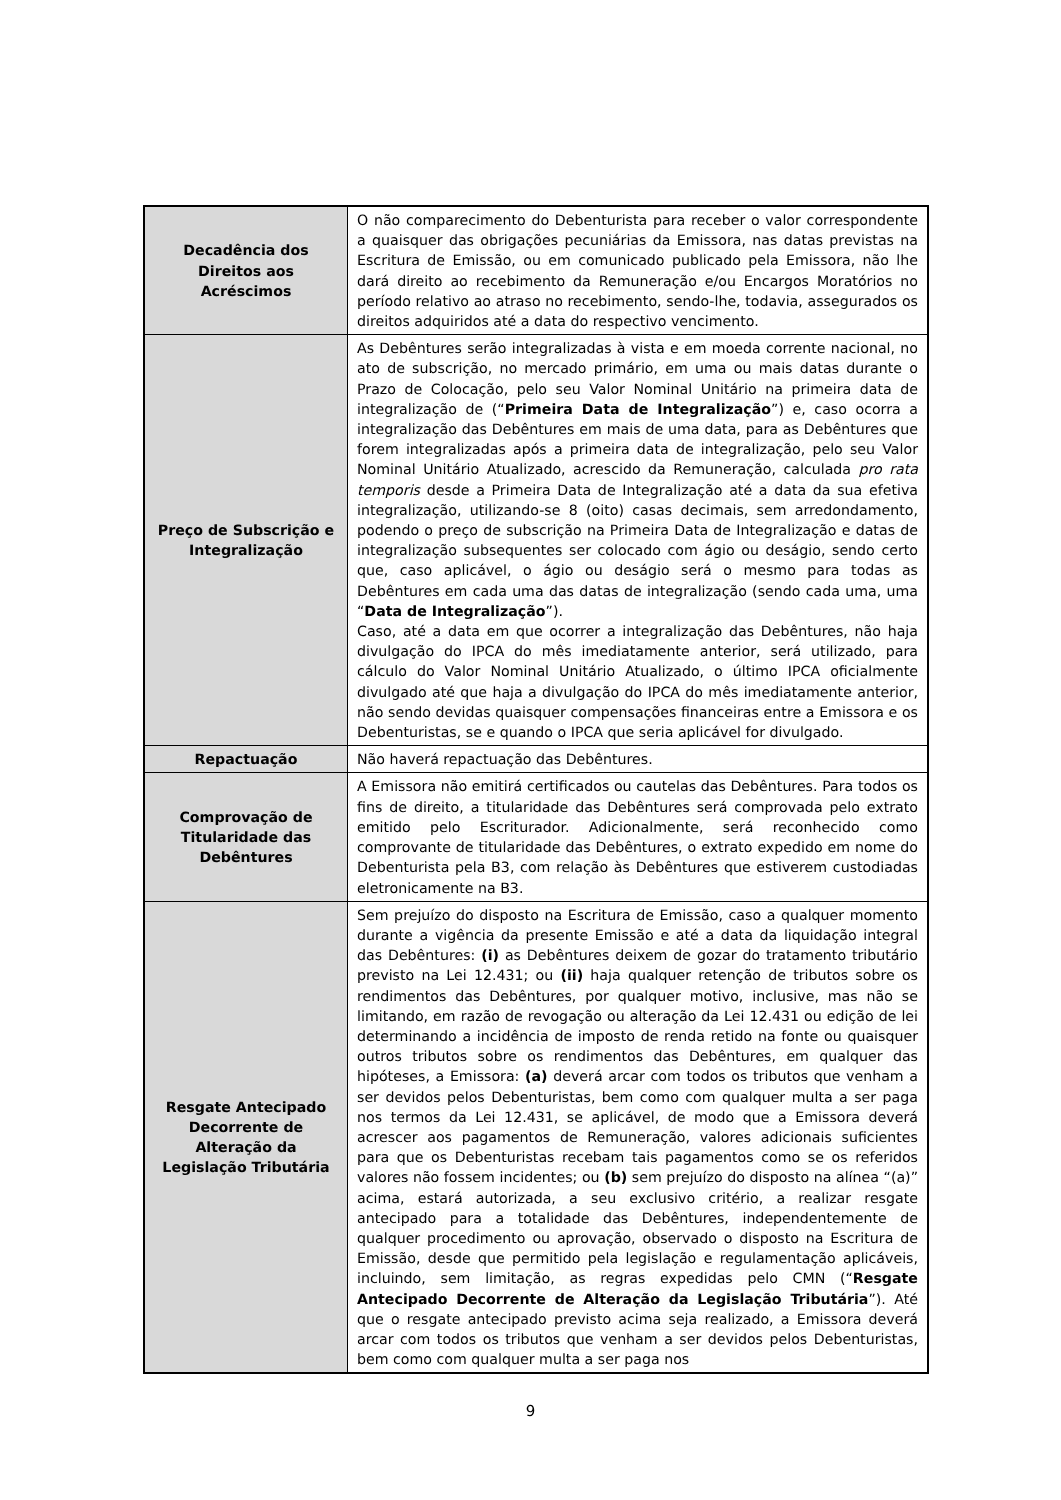| Decadência dos Direitos aos Acréscimos | O não comparecimento do Debenturista para receber o valor correspondente a quaisquer das obrigações pecuniárias da Emissora, nas datas previstas na Escritura de Emissão, ou em comunicado publicado pela Emissora, não lhe dará direito ao recebimento da Remuneração e/ou Encargos Moratórios no período relativo ao atraso no recebimento, sendo-lhe, todavia, assegurados os direitos adquiridos até a data do respectivo vencimento. |
| Preço de Subscrição e Integralização | As Debêntures serão integralizadas à vista e em moeda corrente nacional, no ato de subscrição, no mercado primário, em uma ou mais datas durante o Prazo de Colocação, pelo seu Valor Nominal Unitário na primeira data de integralização de (“ Primeira Data de Integralização ”) e, caso ocorra a integralização das Debêntures em mais de uma data, para as Debêntures que forem integralizadas após a primeira data de integralização, pelo seu Valor Nominal Unitário Atualizado, acrescido da Remuneração, calculada pro rata temporis desde a Primeira Data de Integralização até a data da sua efetiva integralização, utilizando-se 8 (oito) casas decimais, sem arredondamento, podendo o preço de subscrição na Primeira Data de Integralização e datas de integralização subsequentes ser colocado com ágio ou deságio, sendo certo que, caso aplicável, o ágio ou deságio será o mesmo para todas as Debêntures em cada uma das datas de integralização (sendo cada uma, uma “ Data de Integralização ”). Caso, até a data em que ocorrer a integralização das Debêntures, não haja divulgação do IPCA do mês imediatamente anterior, será utilizado, para cálculo do Valor Nominal Unitário Atualizado, o último IPCA oficialmente divulgado até que haja a divulgação do IPCA do mês imediatamente anterior, não sendo devidas quaisquer compensações financeiras entre a Emissora e os Debenturistas, se e quando o IPCA que seria aplicável for divulgado. |
| Repactuação | Não haverá repactuação das Debêntures. |
| Comprovação de Titularidade das Debêntures | A Emissora não emitirá certificados ou cautelas das Debêntures. Para todos os fins de direito, a titularidade das Debêntures será comprovada pelo extrato emitido pelo Escriturador. Adicionalmente, será reconhecido como comprovante de titularidade das Debêntures, o extrato expedido em nome do Debenturista pela B3, com relação às Debêntures que estiverem custodiadas eletronicamente na B3. |
| Resgate Antecipado Decorrente de Alteração da Legislação Tributária | Sem prejuízo do disposto na Escritura de Emissão, caso a qualquer momento durante a vigência da presente Emissão e até a data da liquidação integral das Debêntures: (i) as Debêntures deixem de gozar do tratamento tributário previsto na Lei 12.431; ou (ii) haja qualquer retenção de tributos sobre os rendimentos das Debêntures, por qualquer motivo, inclusive, mas não se limitando, em razão de revogação ou alteração da Lei 12.431 ou edição de lei determinando a incidência de imposto de renda retido na fonte ou quaisquer outros tributos sobre os rendimentos das Debêntures, em qualquer das hipóteses, a Emissora: (a) deverá arcar com todos os tributos que venham a ser devidos pelos Debenturistas, bem como com qualquer multa a ser paga nos termos da Lei 12.431, se aplicável, de modo que a Emissora deverá acrescer aos pagamentos de Remuneração, valores adicionais suficientes para que os Debenturistas recebam tais pagamentos como se os referidos valores não fossem incidentes; ou (b) sem prejuízo do disposto na alínea “(a)” acima, estará autorizada, a seu exclusivo critério, a realizar resgate antecipado para a totalidade das Debêntures, independentemente de qualquer procedimento ou aprovação, observado o disposto na Escritura de Emissão, desde que permitido pela legislação e regulamentação aplicáveis, incluindo, sem limitação, as regras expedidas pelo CMN (“ Resgate Antecipado Decorrente de Alteração da Legislação Tributária ”). Até que o resgate antecipado previsto acima seja realizado, a Emissora deverá arcar com todos os tributos que venham a ser devidos pelos Debenturistas, bem como com qualquer multa a ser paga nos |
9